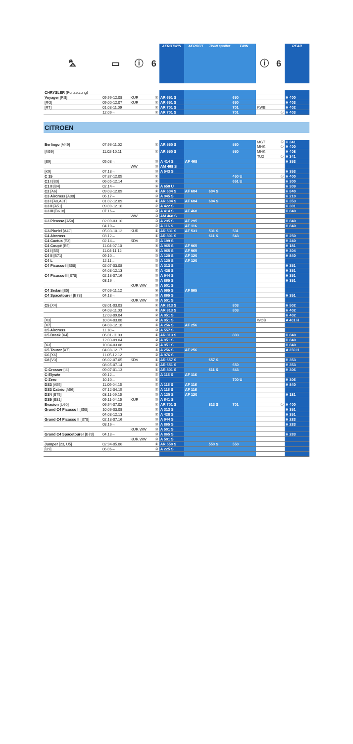| ⛍ | ▭ | ⓘ | 6 | AEROTWIN | AEROFIT | TWIN spoiler | TWIN | ⓘ | 6 | REAR |
| --- | --- | --- | --- | --- | --- | --- | --- | --- | --- | --- |
| CHRYSLER (Fortsetzung) | | | | | | | | | | |
| Voyager [RS] | 09.99-12.08 | KUR | ① | AR 651 S | | | 650 | | | H 400 |
| [RG] | 09.00-12.07 | KUR | ① | AR 651 S | | | 650 | | | H 403 |
| [RT] | 01.08-11.09 | | ① | AR 701 S | | | 701 | KWB | | H 402 |
| | 12.09→ | | ① | AR 701 S | | | 701 | | ① | H 403 |
| CITROEN | | | | | | | | | | |
| Berlingo [M49] | 07.96-11.02 | | ① | AR 550 S | | | 550 | MGT MHK | ① ① | H 341 H 400 |
| [M59] | 11.02-10.11 | | ① | AR 550 S | | | 550 | MHK | | H 408 |
| | | | | | | | | TU2 | ① | H 341 |
| [B9] | 05.08→ | | ③ | A 414 S | AF 468 | | | | | H 353 |
| | | WW | ③ | AM 468 S | | | | | | |
| [K9] | 07.18→ | | ③ | A 543 S | | | | | | H 353 |
| C 15 | 07.87-12.05 | | ① | | | | 450 U | | ① | H 400 |
| C1 I [B0] | 06.05-12.14 | | ① | | | | 651 U | | | H 300 |
| C1 II [B4] | 02.14→ | | ⑥ | A 650 U | | | | | | H 309 |
| C2 [A6] | 09.03-12.09 | | ① | AR 604 S | AF 604 | 604 S | | | | H 840 |
| C3 Aircross [A88] | 06.17→ | | ③ | A 945 S | | | | | | H 210 |
| C3 I [A8,A31] | 01.02-12.09 | | ① | AR 604 S | AF 604 | 604 S | | | | H 353 |
| C3 II [A51] | 09.09-12.16 | | ⑦ | A 422 S | | | | | | H 301 |
| C3 III [B618] | 07.16→ | | ③ | A 414 S | AF 468 | | | | | H 840 |
| | | WW | ③ | AM 468 S | | | | | | |
| C3 Picasso [A58] | 02.09-03.10 | | ③ | A 295 S | AF 295 | | | | | H 840 |
| | 04.10→ | | ⑦ | A 116 S | AF 116 | | | | | H 840 |
| C3-Pluriel [A42] | 05.03-10.12 | KUR | ① | AR 531 S | AF 531 | 531 S | 531 | | | |
| C4 Aircross | 03.12→ | | ① | AR 801 S | | 611 S | 543 | | | H 250 |
| C4 Cactus [E3] | 02.14→ | SDV | ⑦ | A 199 S | | | | | | H 240 |
| C4 Coupé [B5] | 11.04-07.10 | | ⑥ | A 965 S | AF 965 | | | | | H 181 |
| C4 I [B5] | 11.04-11.12 | | ⑥ | A 965 S | AF 965 | | | | | H 304 |
| C4 II [B71] | 09.10→ | | ③ | A 120 S | AF 120 | | | | | H 840 |
| C4 L | 12.11→ | | ③ | A 120 S | AF 120 | | | | | |
| C4 Picasso I [B58] | 02.07-03.08 | | ② | A 313 S | | | | | | H 351 |
| | 04.08-12.13 | | ⑦ | A 428 S | | | | | | H 351 |
| C4 Picasso II [B78] | 02.13-07.16 | | ③ | A 944 S | | | | | | H 351 |
| | 08.16→ | | ③ | A 865 S | | | | | | H 351 |
| | | KUR,WW | ③ | A 501 S | | | | | | |
| C4 Sedan [B5] | 07.06-11.12 | | ⑥ | A 965 S | AF 965 | | | | | |
| C4 Spacetourer [B78] | 04.18→ | | ③ | A 865 S | | | | | | H 351 |
| | | KUR,WW | ③ | A 501 S | | | | | | |
| C5 [X4] | 03.01-03.03 | | ① | AR 813 S | | | 803 | | | H 502 |
| | 04.03-11.03 | | ① | AR 813 S | | | 803 | | | H 402 |
| | 12.03-09.04 | | ② | A 951 S | | | | | | H 402 |
| [X3] | 10.04-03.08 | | ② | A 951 S | | | | WOB | | A 401 H |
| [X7] | 04.08-12.18 | | ⑥ | A 256 S | AF 256 | | | | | |
| C5 Aircross | 11.18→ | | ③ | A 557 S | | | | | | |
| C5 Break [X4] | 06.01-11.03 | | ① | AR 813 S | | | 803 | | | H 840 |
| | 12.03-09.04 | | ② | A 951 S | | | | | | H 840 |
| [X3] | 10.04-03.08 | | ② | A 951 S | | | | | | H 840 |
| C5 Tourer [X7] | 04.08-12.17 | | ⑥ | A 256 S | AF 256 | | | | | A 250 H |
| C6 [X6] | 11.05-12.12 | | ② | A 976 S | | | | | | |
| C8 [V3] | 06.02-07.05 | SDV | ① | AR 657 S | | 657 S | | | | H 353 |
| | 08.05-07.14 | | ① | AR 651 S | | | 650 | | | H 353 |
| C-Crosser [I4] | 09.07-01.13 | | ① | AR 801 S | | 611 S | 543 | | | H 306 |
| C-Elysée | 09.12→ | | ⑦ | A 116 S | AF 116 | | | | | |
| C-Zero | 10.10→ | | ① | | | | 700 U | | | H 306 |
| DS3 [A55] | 11.09-04.15 | | ⑦ | A 116 S | AF 116 | | | | | H 840 |
| DS3 Cabrio [A56] | 07.12-04.15 | | ⑦ | A 116 S | AF 116 | | | | | |
| DS4 [B75] | 03.11-09.15 | | ③ | A 120 S | AF 120 | | | | | H 181 |
| DS5 [B81] | 09.11-04.15 | KUR | ③ | A 641 S | | | | | | |
| Evasion [U60] | 06.94-07.02 | | ① | AR 701 S | | 813 S | 701 | | ① | H 400 |
| Grand C4 Picasso I [B58] | 10.06-03.08 | | ② | A 313 S | | | | | | H 351 |
| | 04.08-12.13 | | ⑦ | A 428 S | | | | | | H 351 |
| Grand C4 Picasso II [B78] | 02.13-07.16 | | ③ | A 944 S | | | | | | H 283 |
| | 08.16→ | | ③ | A 865 S | | | | | | H 283 |
| | | KUR,WW | ③ | A 501 S | | | | | | |
| Grand C4 Spacetourer [B78] | 04.18→ | | ③ | A 865 S | | | | | | H 283 |
| | | KUR,WW | ③ | A 501 S | | | | | | |
| Jumper [23, U5] | 02.94-05.06 | | ① | AR 550 S | | 550 S | 550 | | | |
| [U9] | 06.06→ | | ③ | A 225 S | | | | | | |